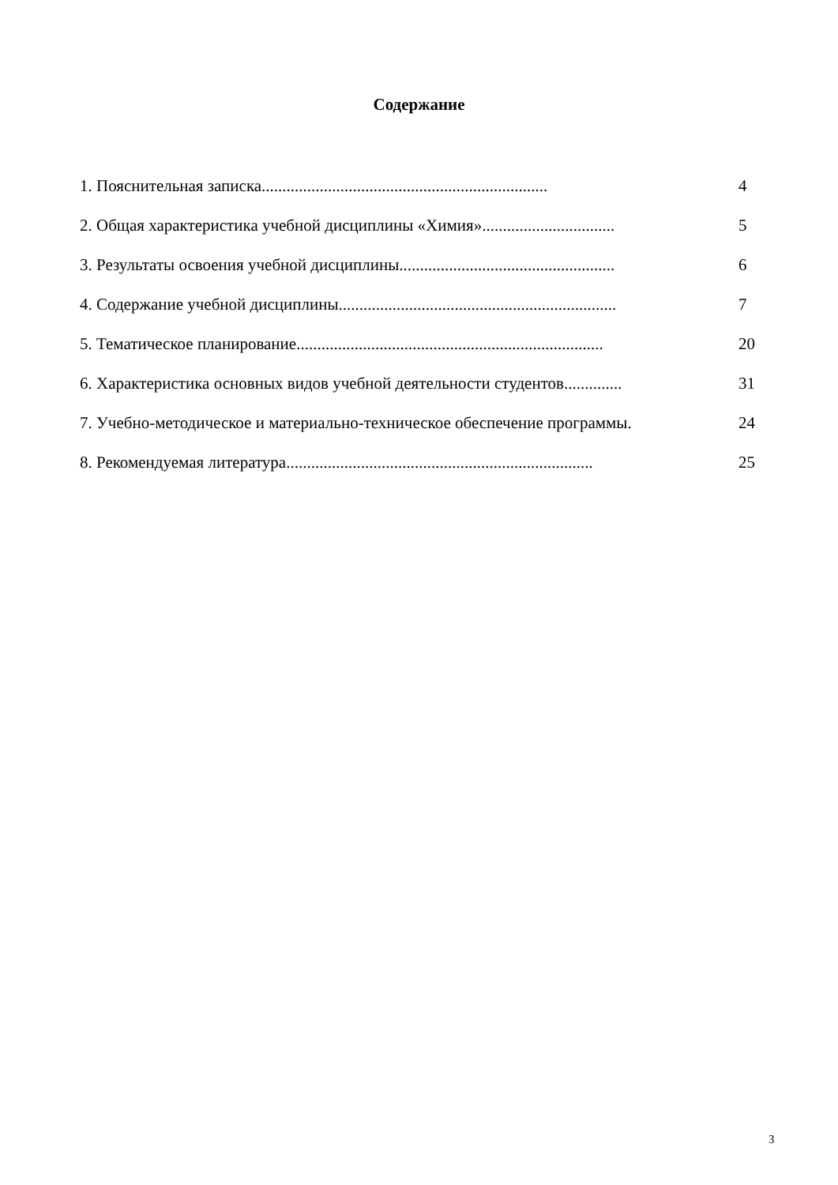Содержание
1. Пояснительная записка..................................................................... 4
2. Общая характеристика учебной дисциплины «Химия»................................ 5
3. Результаты освоения учебной дисциплины.................................................... 6
4. Содержание учебной дисциплины................................................................... 7
5. Тематическое планирование.......................................................................... 20
6. Характеристика основных видов учебной деятельности студентов.............. 31
7. Учебно-методическое и материально-техническое обеспечение программы. 24
8. Рекомендуемая литература.......................................................................... 25
3